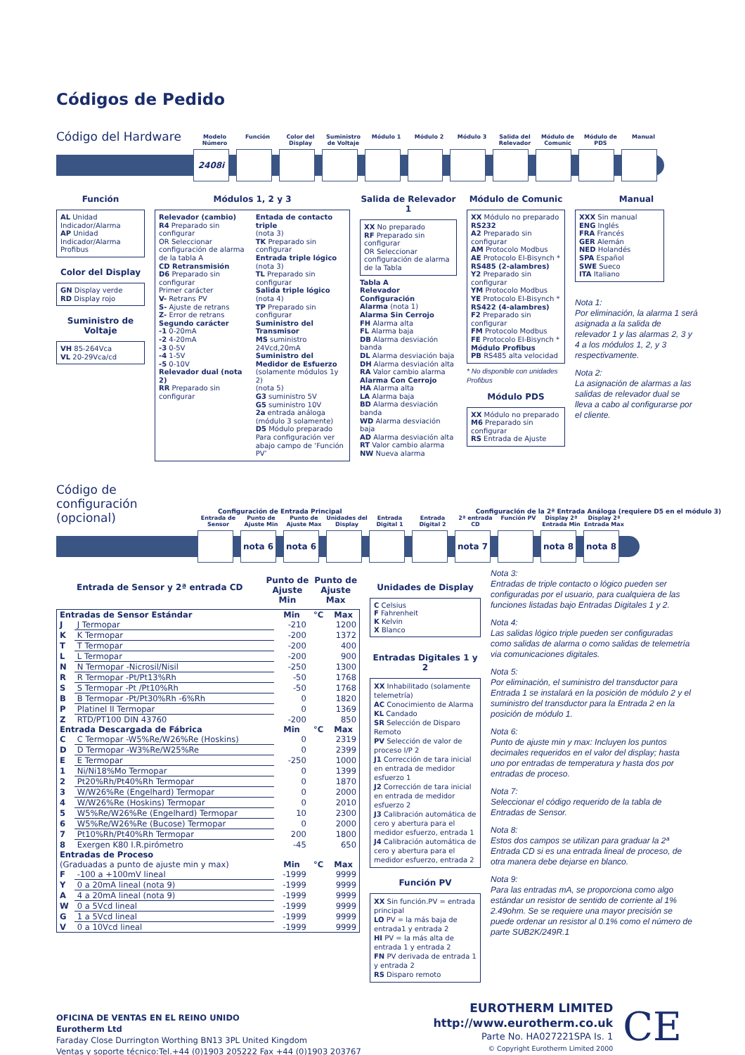Códigos de Pedido
Código del Hardware
Modelo Número
Función Color del Display
Suministro de Voltaje
Módulo 1 Módulo 2 Módulo 3 Salida del Relevador
Módulo de Comunic
Módulo de PDS
Manual
2408i
Función
AL Unidad Indicador/Alarma
AP Unidad Indicador/Alarma Profibus
Color del Display
GN Display verde
RD Display rojo
Suministro de Voltaje
VH 85-264Vca
VL 20-29Vca/cd
Módulos 1, 2 y 3
Relevador (cambio)
R4 Preparado sin configurar
OR Seleccionar configuración de alarma de la tabla A
CD Retransmisión
D6 Preparado sin configurar
Primer carácter
V- Retrans PV
S- Ajuste de retrans
Z- Error de retrans
Segundo carácter
-1 0-20mA
-2 4-20mA
-3 0-5V
-4 1-5V
-5 0-10V
Relevador dual (nota 2)
RR Preparado sin configurar
Entada de contacto triple
(nota 3)
TK Preparado sin configurar
Entrada triple lógico
(nota 3)
TL Preparado sin configurar
Salida triple lógico
(nota 4)
TP Preparado sin configurar
Suministro del Transmisor
MS suministro 24Vcd,20mA
Suministro del Medidor de Esfuerzo
(solamente módulos 1y 2)
(nota 5)
G3 suministro 5V
G5 suministro 10V
2a entrada análoga (módulo 3 solamente)
D5 Módulo preparado
Para configuración ver abajo campo de ‘Función PV’
Salida de Relevador 1
XX No preparado
RF Preparado sin configurar
OR Seleccionar configuración de alarma de la Tabla
Tabla A
Relevador Configuración
Alarma (nota 1)
Alarma Sin Cerrojo
FH Alarma alta
FL Alarma baja
DB Alarma desviación banda
DL Alarma desviación baja
DH Alarma desviación alta
RA Valor cambio alarma
Alarma Con Cerrojo
HA Alarma alta
LA Alarma baja
BD Alarma desviación banda
WD Alarma desviación baja
AD Alarma desviación alta
RT Valor cambio alarma
NW Nueva alarma
Módulo de Comunic
XX Módulo no preparado
RS232
A2 Preparado sin configurar
AM Protocolo Modbus
AE Protocolo EI-Bisynch *
RS485 (2-alambres)
Y2 Preparado sin configurar
YM Protocolo Modbus
YE Protocolo EI-Bisynch *
RS422 (4-alambres)
F2 Preparado sin configurar
FM Protocolo Modbus
FE Protocolo EI-Bisynch *
Módulo Profibus
PB RS485 alta velocidad
* No disponible con unidades Profibus
Módulo PDS
XX Módulo no preparado
M6 Preparado sin configurar
RS Entrada de Ajuste
Manual
XXX Sin manual
ENG Inglés
FRA Francés
GER Alemán
NED Holandés
SPA Español
SWE Sueco
ITA Italiano
Nota 1:
Por eliminación, la alarma 1 será asignada a la salida de relevador 1 y las alarmas 2, 3 y 4 a los módulos 1, 2, y 3 respectivamente.
Nota 2:
La asignación de alarmas a las salidas de relevador dual se lleva a cabo al configurarse por el cliente.
Código de configuración (opcional)
Configuración de Entrada Principal Configuración de la 2ª Entrada Análoga (requiere D5 en el módulo 3)
Entrada de Sensor
Punto de Ajuste Min
Punto de Ajuste Max
Unidades del Display
Entrada Digital 1
Entrada Digital 2
2ª entrada CD
Función PV Display 2ª Entrada Min
Display 2ª Entrada Max
nota 6 nota 6 nota 7 nota 8 nota 8
Entrada de Sensor y 2ª entrada CD Punto de Ajuste Min Punto de Ajuste Max
| Entradas de Sensor Estándar | | Min | °C | Max |
| --- | --- | --- | --- | --- |
| J | J Termopar | -210 | | 1200 |
| K | K Termopar | -200 | | 1372 |
| T | T Termopar | -200 | | 400 |
| L | L Termopar | -200 | | 900 |
| N | N Termopar -Nicrosil/Nisil | -250 | | 1300 |
| R | R Termopar -Pt/Pt13%Rh | -50 | | 1768 |
| S | S Termopar -Pt /Pt10%Rh | -50 | | 1768 |
| B | B Termopar -Pt/Pt30%Rh -6%Rh | 0 | | 1820 |
| P | Platinel II Termopar | 0 | | 1369 |
| Z | RTD/PT100 DIN 43760 | -200 | | 850 |
| Entrada Descargada de Fábrica | | Min | °C | Max |
| C | C Termopar -W5%Re/W26%Re (Hoskins) | 0 | | 2319 |
| D | D Termopar -W3%Re/W25%Re | 0 | | 2399 |
| E | E Termopar | -250 | | 1000 |
| 1 | Ni/Ni18%Mo Termopar | 0 | | 1399 |
| 2 | Pt20%Rh/Pt40%Rh Termopar | 0 | | 1870 |
| 3 | W/W26%Re (Engelhard) Termopar | 0 | | 2000 |
| 4 | W/W26%Re (Hoskins) Termopar | 0 | | 2010 |
| 5 | W5%Re/W26%Re (Engelhard) Termopar | 10 | | 2300 |
| 6 | W5%Re/W26%Re (Bucose) Termopar | 0 | | 2000 |
| 7 | Pt10%Rh/Pt40%Rh Termopar | 200 | | 1800 |
| 8 | Exergen K80 I.R.pirómetro | -45 | | 650 |
| Entradas de Proceso | | | | |
| (Graduadas a punto de ajuste min y max) | | Min | °C | Max |
| F | -100 a +100mV lineal | -1999 | | 9999 |
| Y | 0 a 20mA lineal (nota 9) | -1999 | | 9999 |
| A | 4 a 20mA lineal (nota 9) | -1999 | | 9999 |
| W | 0 a 5Vcd lineal | -1999 | | 9999 |
| G | 1 a 5Vcd lineal | -1999 | | 9999 |
| V | 0 a 10Vcd lineal | -1999 | | 9999 |
Unidades de Display
C Celsius
F Fahrenheit
K Kelvin
X Blanco
Entradas Digitales 1 y 2
XX Inhabilitado (solamente telemetría)
AC Conocimiento de Alarma
KL Candado
SR Selección de Disparo Remoto
PV Selección de valor de proceso I/P 2
J1 Corrección de tara inicial en entrada de medidor esfuerzo 1
J2 Corrección de tara inicial en entrada de medidor esfuerzo 2
J3 Calibración automática de cero y abertura para el medidor esfuerzo, entrada 1
J4 Calibración automática de cero y abertura para el medidor esfuerzo, entrada 2
Función PV
XX Sin función.PV = entrada principal
LO PV = la más baja de entrada1 y entrada 2
HI PV = la más alta de entrada 1 y entrada 2
FN PV derivada de entrada 1 y entrada 2
RS Disparo remoto
Nota 3:
Entradas de triple contacto o lógico pueden ser configuradas por el usuario, para cualquiera de las funciones listadas bajo Entradas Digitales 1 y 2.
Nota 4:
Las salidas lógico triple pueden ser configuradas como salidas de alarma o como salidas de telemetría via comunicaciones digitales.
Nota 5:
Por eliminación, el suministro del transductor para Entrada 1 se instalará en la posición de módulo 2 y el suministro del transductor para la Entrada 2 en la posición de módulo 1.
Nota 6:
Punto de ajuste min y max: Incluyen los puntos decimales requeridos en el valor del display; hasta uno por entradas de temperatura y hasta dos por entradas de proceso.
Nota 7:
Seleccionar el código requerido de la tabla de Entradas de Sensor.
Nota 8:
Estos dos campos se utilizan para graduar la 2ª Entrada CD si es una entrada lineal de proceso, de otra manera debe dejarse en blanco.
Nota 9:
Para las entradas mA, se proporciona como algo estándar un resistor de sentido de corriente al 1% 2.49ohm. Se se requiere una mayor precisión se puede ordenar un resistor al 0.1% como el número de parte SUB2K/249R.1
OFICINA DE VENTAS EN EL REINO UNIDO
Eurotherm Ltd
Faraday Close Durrington Worthing BN13 3PL United Kingdom
Ventas y soporte técnico:Tel.+44 (0)1903 205222 Fax +44 (0)1903 203767
EUROTHERM LIMITED
http://www.eurotherm.co.uk
Parte No. HA027221SPA Is. 1
© Copyright Eurotherm Limited 2000
CE